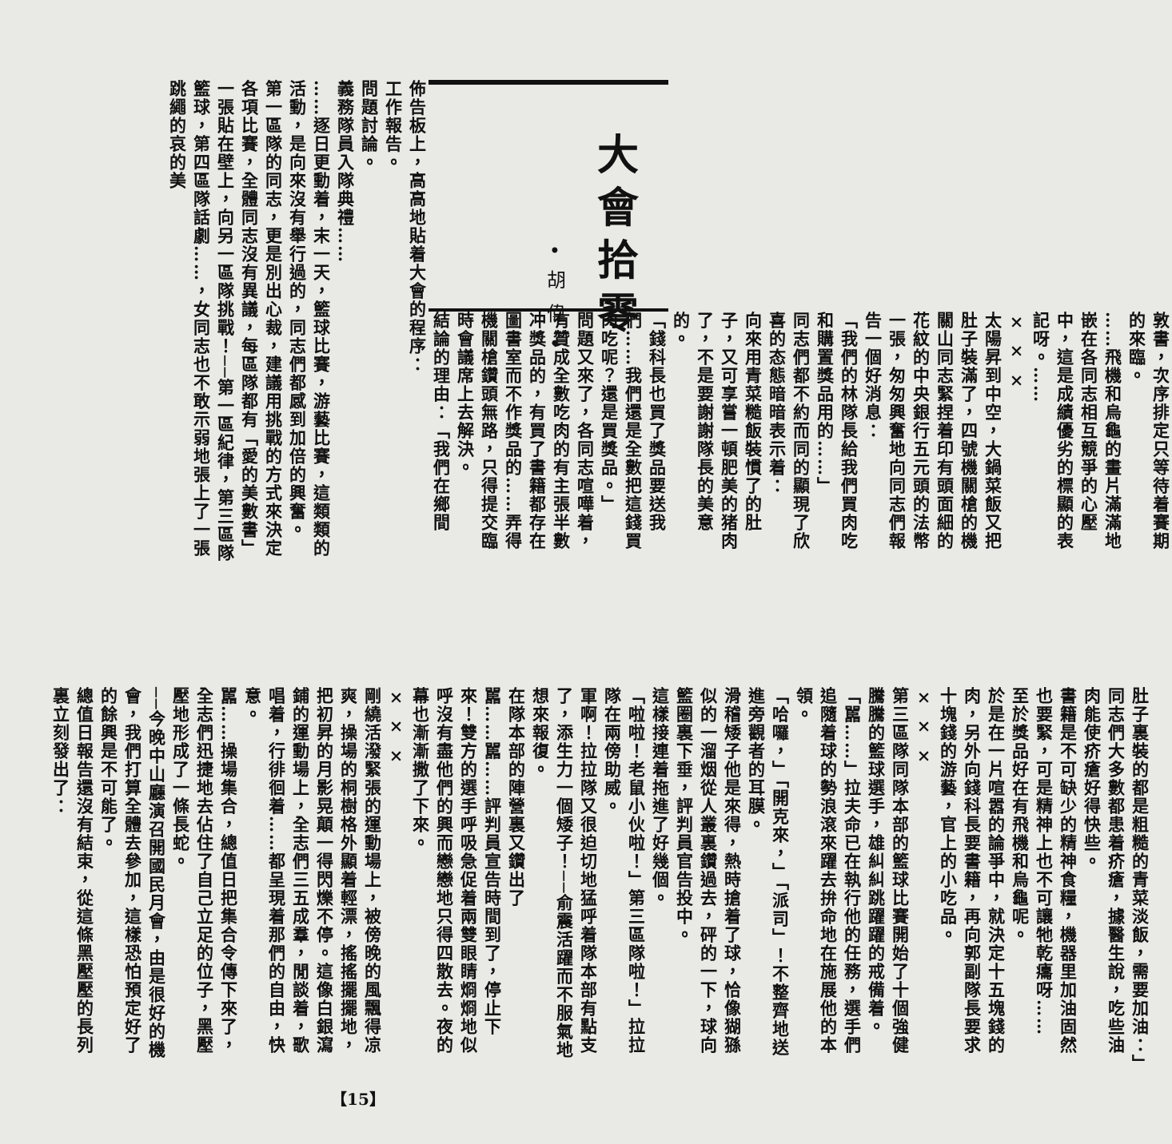大會拾零
•胡偉•
佈告板上，高高地貼着大會的程序：
工作報告。
問題討論。
義務隊員入隊典禮……
……逐日更動着，末一天，籃球比賽，游藝比賽，這類類的活動，是向來沒有舉行過的，同志們都感到加倍的興奮。
第一區隊的同志，更是別出心裁，建議用挑戰的方式來決定各項比賽，全體同志沒有異議，每區隊都有「愛的美數書」一張貼在壁上，向另一區隊挑戰！──第一區紀律，第三區隊籃球，第四區隊話劇……，女同志也不敢示弱地張上了一張跳繩的哀的美
敦書，次序排定只等待着賽期的來臨。
……飛機和烏龜的畫片滿滿地嵌在各同志相互競爭的心壓中，這是成績優劣的標顯的表記呀。……
× × ×
太陽昇到中空，大鍋菜飯又把肚子裝滿了，四號機關槍的機關山同志緊捏着印有頭面細的花紋的中央銀行五元頭的法幣一張，匆匆興奮地向同志們報告一個好消息：
「我們的林隊長給我們買肉吃和購置獎品用的……」
同志們都不約而同的顯現了欣喜的态態暗暗表示着：
向來用青菜糙飯裝慣了的肚子，又可享嘗一頓肥美的猪肉了，不是要謝謝隊長的美意的。
「錢科長也買了獎品要送我們……我們還是全數把這錢買肉吃呢？還是買獎品。」
問題又來了，各同志喧嘩着，有贊成全數吃肉的有主張半數冲獎品的，有買了書籍都存在圖書室而不作獎品的……弄得機關槍鑽頭無路，只得提交臨時會議席上去解決。
結論的理由：「我們在鄉間
肚子裏裝的都是粗糙的青菜淡飯，需要加油：」同志們大多數都患着疥瘡，據醫生說，吃些油肉能使疥瘡好得快些。
書籍是不可缺少的精神食糧，機器里加油固然也要緊，可是精神上也不可讓牠乾癟呀……
至於獎品好在有飛機和烏龜呢。
於是在一片喧嚣的論爭中，就決定十五塊錢的肉，另外向錢科長要書籍，再向郭副隊長要求十塊錢的游藝，官上的小吃品。
× × ×
第三區隊同隊本部的籃球比賽開始了十個強健騰騰的籃球選手，雄糾糾跳躍躍的戒備着。
「嚚……」拉夫命已在執行他的任務，選手們追隨着球的勢浪滾來躍去拚命地在施展他的本領。
「哈囉，」「開克來，」「派司」！不整齊地送進旁觀者的耳膜。
滑稽矮子他是來得，熱時搶着了球，恰像猢猻似的一溜烟從人叢裏鑽過去，砰的一下，球向籃圈裏下垂，評判員官告投中。
這樣接連着拖進了好幾個。
「啦啦！老鼠小伙啦！」第三區隊啦！」拉拉隊在兩傍助威。
軍啊！拉拉隊又很迫切地猛呼着隊本部有點支了，添生力一個矮子！──俞震活躍而不服氣地想來報復。
在隊本部的陣營裏又鑽出了
嚚……嚚……評判員宣告時間到了，停止下來！雙方的選手呼吸急促着兩雙眼睛烱烱地似呼沒有盡他們的興而戀戀地只得四散去。夜的幕也漸漸撒了下來。
× × ×
剛繞活潑緊張的運動場上，被傍晚的風飄得凉爽，操場的桐樹格外顯着輕漂，搖搖擺擺地，把初昇的月影晃顛一得閃爍不停。這像白銀瀉鋪的運動場上，全志們三五成羣，閒談着，歌唱着，行徘徊着……都呈現着那們的自由，快意。
嚚……操場集合，總值日把集合令傳下來了，全志們迅捷地去佔住了自己立足的位子，黑壓壓地形成了一條長蛇。
──今晚中山廳演召開國民月會，由是很好的機會，我們打算全體去參加，這樣恐怕預定好了的餘興是不可能了。
總值日報告還沒有結束，從這條黑壓壓的長列裏立刻發出了：
【15】